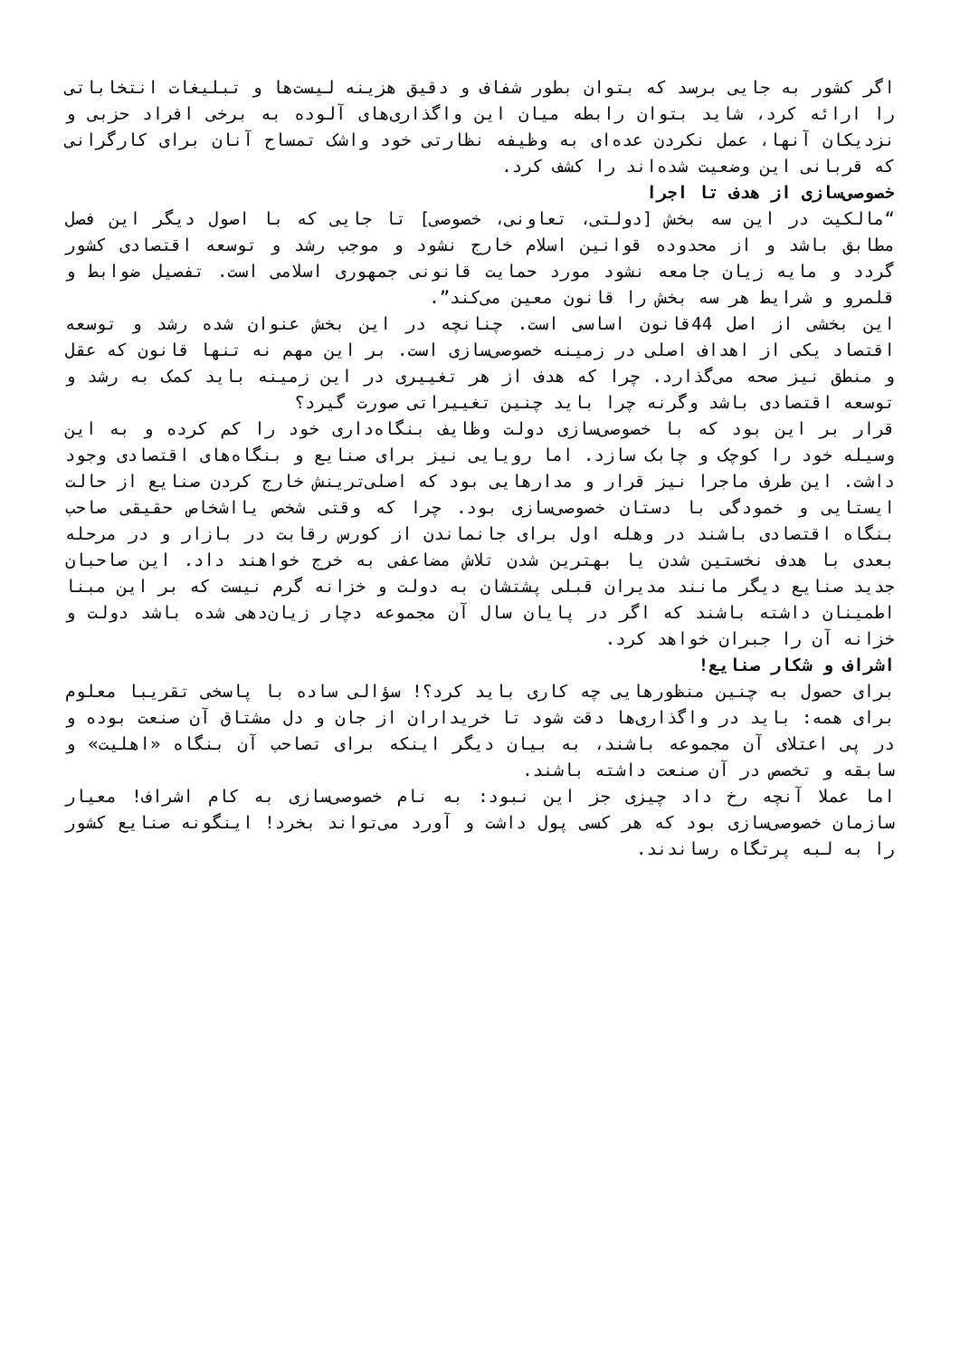اگر کشور به جایی برسد که بتوان بطور شفاف و دقیق هزینه لیست‌ها و تبلیغات انتخاباتی را ارائه کرد، شاید بتوان رابطه میان این واگذاری‌های آلوده به برخی افراد حزبی و نزدیکان آنها، عمل نکردن عده‌ای به وظیفه نظارتی خود واشک تمساح آنان برای کارگرانی که قربانی این وضعیت شده‌اند را کشف کرد.
خصوصی‌سازی از هدف تا اجرا
“مالکیت در این سه بخش [دولتی، تعاونی، خصوصی] تا جایی که با اصول دیگر این فصل مطابق باشد و از محدوده قوانین اسلام خارج نشود و موجب رشد و توسعه اقتصادی کشور گردد و مایه زیان جامعه نشود مورد حمایت قانونی جمهوری اسلامی است. تفصیل ضوابط و قلمرو و شرایط هر سه بخش را قانون معین می‌کند”.
این بخشی از اصل 44قانون اساسی است. چنانچه در این بخش عنوان شده رشد و توسعه اقتصاد یکی از اهداف اصلی در زمینه خصوصی‌سازی است. بر این مهم نه تنها قانون که عقل و منطق نیز صحه می‌گذارد. چرا که هدف از هر تغییری در این زمینه باید کمک به رشد و توسعه اقتصادی باشد وگرنه چرا باید چنین تغییراتی صورت گیرد؟
قرار بر این بود که با خصوصی‌سازی دولت وظایف بنگاه‌داری خود را کم کرده و به این وسیله خود را کوچک و چابک سازد. اما رویایی نیز برای صنایع و بنگاه‌های اقتصادی وجود داشت. این طرف ماجرا نیز قرار و مدارهایی بود که اصلی‌ترینش خارج کردن صنایع از حالت ایستایی و خمودگی با دستان خصوصی‌سازی بود. چرا که وقتی شخص یااشخاص حقیقی صاحب بنگاه اقتصادی باشند در وهله اول برای جانماندن از کورس رقابت در بازار و در مرحله بعدی با هدف نخستین شدن یا بهترین شدن تلاش مضاعفی به خرج خواهند داد. این صاحبان جدید صنایع دیگر مانند مدیران قبلی پشتشان به دولت و خزانه گرم نیست که بر این مبنا اطمینان داشته باشند که اگر در پایان سال آن مجموعه دچار زیان‌دهی شده باشد دولت و خزانه آن را جبران خواهد کرد.
اشراف و شکار صنایع!
برای حصول به چنین منظورهایی چه کاری باید کرد؟! سؤالی ساده با پاسخی تقریبا معلوم برای همه: باید در واگذاری‌ها دقت شود تا خریداران از جان و دل مشتاق آن صنعت بوده و در پی اعتلای آن مجموعه باشند، به بیان دیگر اینکه برای تصاحب آن بنگاه «اهلیت» و سابقه و تخصص در آن صنعت داشته باشند.
اما عملا آنچه رخ داد چیزی جز این نبود: به نام خصوصی‌سازی به کام اشراف! معیار سازمان خصوصی‌سازی بود که هر کسی پول داشت و آورد می‌تواند بخرد! اینگونه صنایع کشور را به لبه پرتگاه رساندند.